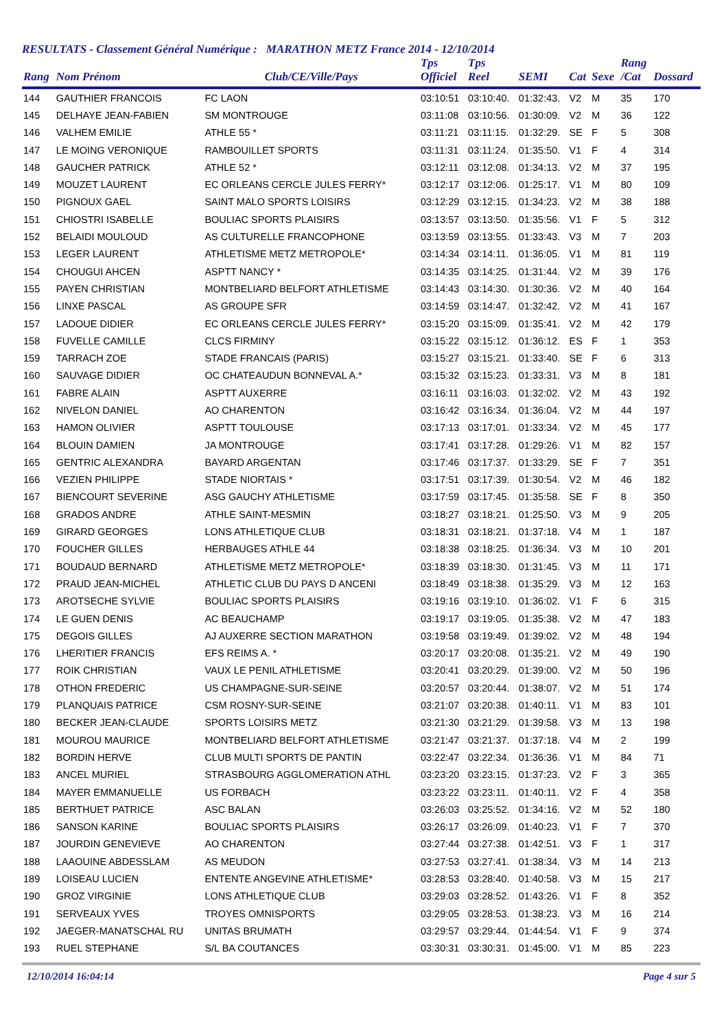RESULTATS - Classement Général Numérique : MARATHON METZ France 2014 - 12/10/2014
| Rang | Nom Prénom | Club/CE/Ville/Pays | Tps Officiel | Tps Reel | SEMI | Cat | Sexe | Rang /Cat | Dossard |
| --- | --- | --- | --- | --- | --- | --- | --- | --- | --- |
| 144 | GAUTHIER FRANCOIS | FC LAON | 03:10:51 | 03:10:40. | 01:32:43. | V2 | M | 35 | 170 |
| 145 | DELHAYE JEAN-FABIEN | SM MONTROUGE | 03:11:08 | 03:10:56. | 01:30:09. | V2 | M | 36 | 122 |
| 146 | VALHEM EMILIE | ATHLE 55 * | 03:11:21 | 03:11:15. | 01:32:29. | SE | F | 5 | 308 |
| 147 | LE MOING VERONIQUE | RAMBOUILLET SPORTS | 03:11:31 | 03:11:24. | 01:35:50. | V1 | F | 4 | 314 |
| 148 | GAUCHER PATRICK | ATHLE 52 * | 03:12:11 | 03:12:08. | 01:34:13. | V2 | M | 37 | 195 |
| 149 | MOUZET LAURENT | EC ORLEANS CERCLE JULES FERRY* | 03:12:17 | 03:12:06. | 01:25:17. | V1 | M | 80 | 109 |
| 150 | PIGNOUX GAEL | SAINT MALO SPORTS LOISIRS | 03:12:29 | 03:12:15. | 01:34:23. | V2 | M | 38 | 188 |
| 151 | CHIOSTRI ISABELLE | BOULIAC SPORTS PLAISIRS | 03:13:57 | 03:13:50. | 01:35:56. | V1 | F | 5 | 312 |
| 152 | BELAIDI MOULOUD | AS CULTURELLE FRANCOPHONE | 03:13:59 | 03:13:55. | 01:33:43. | V3 | M | 7 | 203 |
| 153 | LEGER LAURENT | ATHLETISME METZ METROPOLE* | 03:14:34 | 03:14:11. | 01:36:05. | V1 | M | 81 | 119 |
| 154 | CHOUGUI AHCEN | ASPTT NANCY * | 03:14:35 | 03:14:25. | 01:31:44. | V2 | M | 39 | 176 |
| 155 | PAYEN CHRISTIAN | MONTBELIARD BELFORT ATHLETISME | 03:14:43 | 03:14:30. | 01:30:36. | V2 | M | 40 | 164 |
| 156 | LINXE PASCAL | AS GROUPE SFR | 03:14:59 | 03:14:47. | 01:32:42. | V2 | M | 41 | 167 |
| 157 | LADOUE DIDIER | EC ORLEANS CERCLE JULES FERRY* | 03:15:20 | 03:15:09. | 01:35:41. | V2 | M | 42 | 179 |
| 158 | FUVELLE CAMILLE | CLCS FIRMINY | 03:15:22 | 03:15:12. | 01:36:12. | ES | F | 1 | 353 |
| 159 | TARRACH ZOE | STADE FRANCAIS (PARIS) | 03:15:27 | 03:15:21. | 01:33:40. | SE | F | 6 | 313 |
| 160 | SAUVAGE DIDIER | OC CHATEAUDUN BONNEVAL A.* | 03:15:32 | 03:15:23. | 01:33:31. | V3 | M | 8 | 181 |
| 161 | FABRE ALAIN | ASPTT AUXERRE | 03:16:11 | 03:16:03. | 01:32:02. | V2 | M | 43 | 192 |
| 162 | NIVELON DANIEL | AO CHARENTON | 03:16:42 | 03:16:34. | 01:36:04. | V2 | M | 44 | 197 |
| 163 | HAMON OLIVIER | ASPTT TOULOUSE | 03:17:13 | 03:17:01. | 01:33:34. | V2 | M | 45 | 177 |
| 164 | BLOUIN DAMIEN | JA MONTROUGE | 03:17:41 | 03:17:28. | 01:29:26. | V1 | M | 82 | 157 |
| 165 | GENTRIC ALEXANDRA | BAYARD ARGENTAN | 03:17:46 | 03:17:37. | 01:33:29. | SE | F | 7 | 351 |
| 166 | VEZIEN PHILIPPE | STADE NIORTAIS * | 03:17:51 | 03:17:39. | 01:30:54. | V2 | M | 46 | 182 |
| 167 | BIENCOURT SEVERINE | ASG GAUCHY ATHLETISME | 03:17:59 | 03:17:45. | 01:35:58. | SE | F | 8 | 350 |
| 168 | GRADOS ANDRE | ATHLE SAINT-MESMIN | 03:18:27 | 03:18:21. | 01:25:50. | V3 | M | 9 | 205 |
| 169 | GIRARD GEORGES | LONS ATHLETIQUE CLUB | 03:18:31 | 03:18:21. | 01:37:18. | V4 | M | 1 | 187 |
| 170 | FOUCHER GILLES | HERBAUGES ATHLE 44 | 03:18:38 | 03:18:25. | 01:36:34. | V3 | M | 10 | 201 |
| 171 | BOUDAUD BERNARD | ATHLETISME METZ METROPOLE* | 03:18:39 | 03:18:30. | 01:31:45. | V3 | M | 11 | 171 |
| 172 | PRAUD JEAN-MICHEL | ATHLETIC CLUB DU PAYS D ANCENI | 03:18:49 | 03:18:38. | 01:35:29. | V3 | M | 12 | 163 |
| 173 | AROTSECHE SYLVIE | BOULIAC SPORTS PLAISIRS | 03:19:16 | 03:19:10. | 01:36:02. | V1 | F | 6 | 315 |
| 174 | LE GUEN DENIS | AC BEAUCHAMP | 03:19:17 | 03:19:05. | 01:35:38. | V2 | M | 47 | 183 |
| 175 | DEGOIS GILLES | AJ AUXERRE SECTION MARATHON | 03:19:58 | 03:19:49. | 01:39:02. | V2 | M | 48 | 194 |
| 176 | LHERITIER FRANCIS | EFS REIMS A. * | 03:20:17 | 03:20:08. | 01:35:21. | V2 | M | 49 | 190 |
| 177 | ROIK CHRISTIAN | VAUX LE PENIL ATHLETISME | 03:20:41 | 03:20:29. | 01:39:00. | V2 | M | 50 | 196 |
| 178 | OTHON FREDERIC | US CHAMPAGNE-SUR-SEINE | 03:20:57 | 03:20:44. | 01:38:07. | V2 | M | 51 | 174 |
| 179 | PLANQUAIS PATRICE | CSM ROSNY-SUR-SEINE | 03:21:07 | 03:20:38. | 01:40:11. | V1 | M | 83 | 101 |
| 180 | BECKER JEAN-CLAUDE | SPORTS LOISIRS METZ | 03:21:30 | 03:21:29. | 01:39:58. | V3 | M | 13 | 198 |
| 181 | MOUROU MAURICE | MONTBELIARD BELFORT ATHLETISME | 03:21:47 | 03:21:37. | 01:37:18. | V4 | M | 2 | 199 |
| 182 | BORDIN HERVE | CLUB MULTI SPORTS DE PANTIN | 03:22:47 | 03:22:34. | 01:36:36. | V1 | M | 84 | 71 |
| 183 | ANCEL MURIEL | STRASBOURG AGGLOMERATION ATHL | 03:23:20 | 03:23:15. | 01:37:23. | V2 | F | 3 | 365 |
| 184 | MAYER EMMANUELLE | US FORBACH | 03:23:22 | 03:23:11. | 01:40:11. | V2 | F | 4 | 358 |
| 185 | BERTHUET PATRICE | ASC BALAN | 03:26:03 | 03:25:52. | 01:34:16. | V2 | M | 52 | 180 |
| 186 | SANSON KARINE | BOULIAC SPORTS PLAISIRS | 03:26:17 | 03:26:09. | 01:40:23. | V1 | F | 7 | 370 |
| 187 | JOURDIN GENEVIEVE | AO CHARENTON | 03:27:44 | 03:27:38. | 01:42:51. | V3 | F | 1 | 317 |
| 188 | LAAOUINE ABDESSLAM | AS MEUDON | 03:27:53 | 03:27:41. | 01:38:34. | V3 | M | 14 | 213 |
| 189 | LOISEAU LUCIEN | ENTENTE ANGEVINE ATHLETISME* | 03:28:53 | 03:28:40. | 01:40:58. | V3 | M | 15 | 217 |
| 190 | GROZ VIRGINIE | LONS ATHLETIQUE CLUB | 03:29:03 | 03:28:52. | 01:43:26. | V1 | F | 8 | 352 |
| 191 | SERVEAUX YVES | TROYES OMNISPORTS | 03:29:05 | 03:28:53. | 01:38:23. | V3 | M | 16 | 214 |
| 192 | JAEGER-MANATSCHAL RU | UNITAS BRUMATH | 03:29:57 | 03:29:44. | 01:44:54. | V1 | F | 9 | 374 |
| 193 | RUEL STEPHANE | S/L BA COUTANCES | 03:30:31 | 03:30:31. | 01:45:00. | V1 | M | 85 | 223 |
12/10/2014 16:04:14 Page 4 sur 5